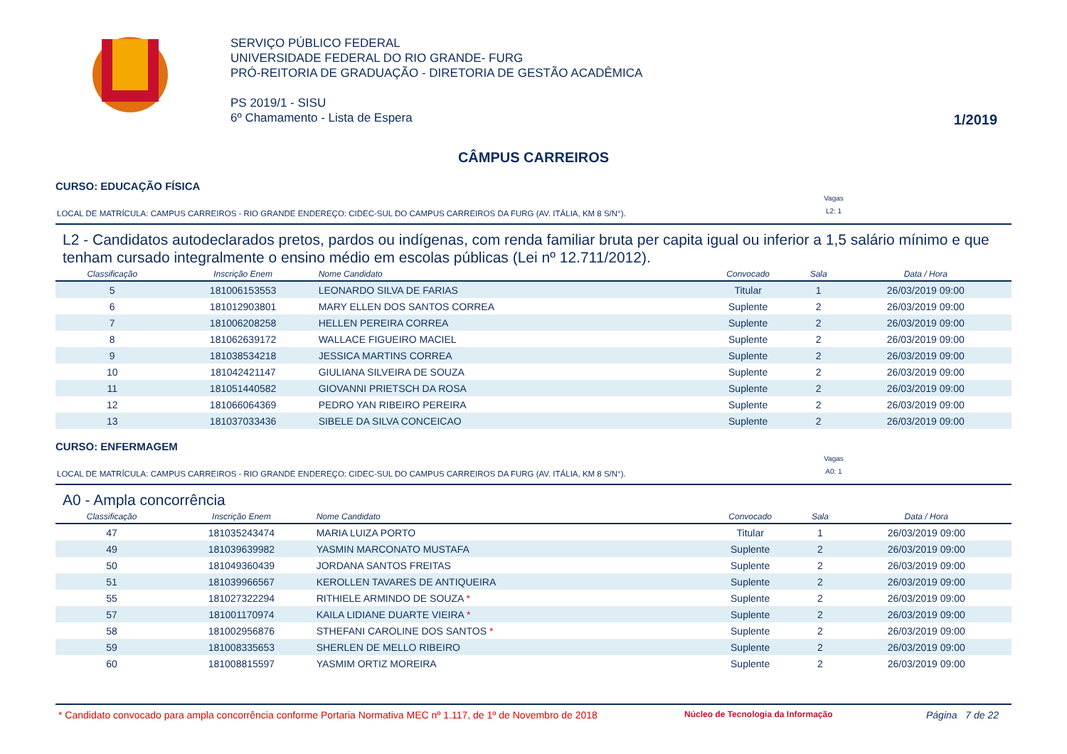SERVIÇO PÚBLICO FEDERAL
UNIVERSIDADE FEDERAL DO RIO GRANDE- FURG
PRÓ-REITORIA DE GRADUAÇÃO - DIRETORIA DE GESTÃO ACADÊMICA
PS 2019/1 - SISU
6º Chamamento - Lista de Espera
1/2019
CÂMPUS CARREIROS
CURSO: EDUCAÇÃO FÍSICA
LOCAL DE MATRÍCULA: CAMPUS CARREIROS - RIO GRANDE ENDEREÇO: CIDEC-SUL DO CAMPUS CARREIROS DA FURG (AV. ITÁLIA, KM 8 S/N°).
Vagas
L2: 1
L2 - Candidatos autodeclarados pretos, pardos ou indígenas, com renda familiar bruta per capita igual ou inferior a 1,5 salário mínimo e que tenham cursado integralmente o ensino médio em escolas públicas (Lei nº 12.711/2012).
| Classificação | Inscrição Enem | Nome Candidato | Convocado | Sala | Data / Hora |
| --- | --- | --- | --- | --- | --- |
| 5 | 181006153553 | LEONARDO SILVA DE FARIAS | Titular | 1 | 26/03/2019 09:00 |
| 6 | 181012903801 | MARY ELLEN DOS SANTOS CORREA | Suplente | 2 | 26/03/2019 09:00 |
| 7 | 181006208258 | HELLEN PEREIRA CORREA | Suplente | 2 | 26/03/2019 09:00 |
| 8 | 181062639172 | WALLACE FIGUEIRO MACIEL | Suplente | 2 | 26/03/2019 09:00 |
| 9 | 181038534218 | JESSICA MARTINS CORREA | Suplente | 2 | 26/03/2019 09:00 |
| 10 | 181042421147 | GIULIANA SILVEIRA DE SOUZA | Suplente | 2 | 26/03/2019 09:00 |
| 11 | 181051440582 | GIOVANNI PRIETSCH DA ROSA | Suplente | 2 | 26/03/2019 09:00 |
| 12 | 181066064369 | PEDRO YAN RIBEIRO PEREIRA | Suplente | 2 | 26/03/2019 09:00 |
| 13 | 181037033436 | SIBELE DA SILVA CONCEICAO | Suplente | 2 | 26/03/2019 09:00 |
CURSO: ENFERMAGEM
LOCAL DE MATRÍCULA: CAMPUS CARREIROS - RIO GRANDE ENDEREÇO: CIDEC-SUL DO CAMPUS CARREIROS DA FURG (AV. ITÁLIA, KM 8 S/N°).
Vagas
A0: 1
A0 - Ampla concorrência
| Classificação | Inscrição Enem | Nome Candidato | Convocado | Sala | Data / Hora |
| --- | --- | --- | --- | --- | --- |
| 47 | 181035243474 | MARIA LUIZA PORTO | Titular | 1 | 26/03/2019 09:00 |
| 49 | 181039639982 | YASMIN MARCONATO MUSTAFA | Suplente | 2 | 26/03/2019 09:00 |
| 50 | 181049360439 | JORDANA SANTOS FREITAS | Suplente | 2 | 26/03/2019 09:00 |
| 51 | 181039966567 | KEROLLEN TAVARES DE ANTIQUEIRA | Suplente | 2 | 26/03/2019 09:00 |
| 55 | 181027322294 | RITHIELE ARMINDO DE SOUZA * | Suplente | 2 | 26/03/2019 09:00 |
| 57 | 181001170974 | KAILA LIDIANE DUARTE VIEIRA * | Suplente | 2 | 26/03/2019 09:00 |
| 58 | 181002956876 | STHEFANI CAROLINE DOS SANTOS * | Suplente | 2 | 26/03/2019 09:00 |
| 59 | 181008335653 | SHERLEN DE MELLO RIBEIRO | Suplente | 2 | 26/03/2019 09:00 |
| 60 | 181008815597 | YASMIM ORTIZ MOREIRA | Suplente | 2 | 26/03/2019 09:00 |
* Candidato convocado para ampla concorrência conforme Portaria Normativa MEC nº 1.117, de 1º de Novembro de 2018
Núcleo de Tecnologia da Informação
Página 7 de 22